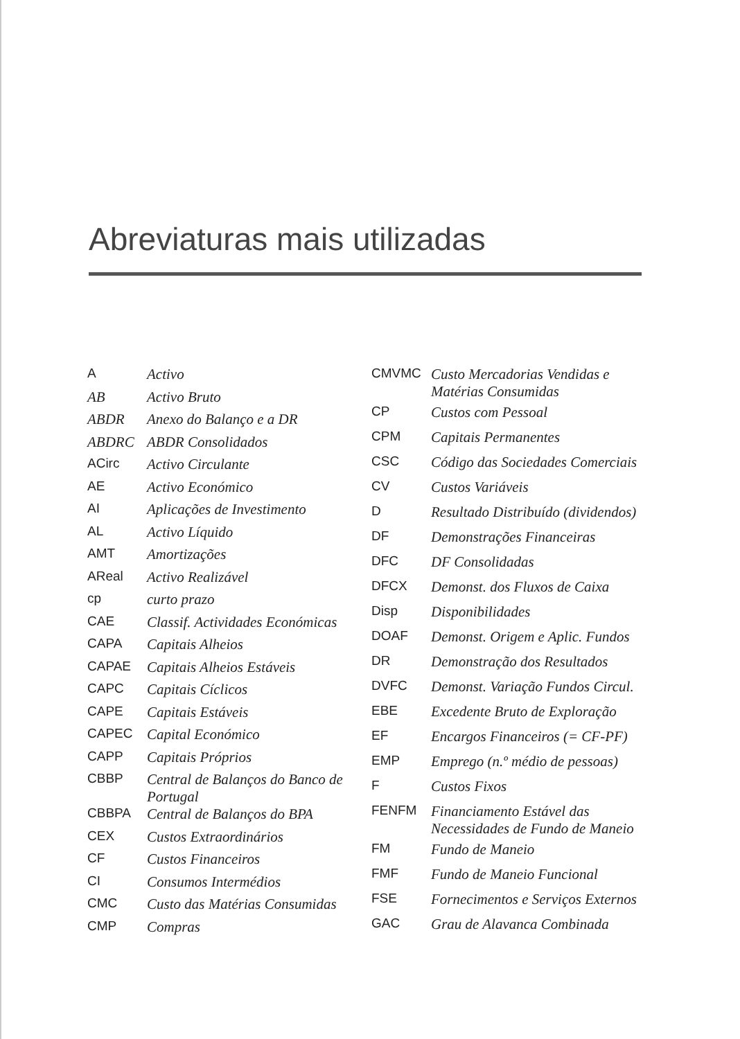Abreviaturas mais utilizadas
| A | Activo |
| AB | Activo Bruto |
| ABDR | Anexo do Balanço e a DR |
| ABDRC | ABDR Consolidados |
| ACirc | Activo Circulante |
| AE | Activo Económico |
| AI | Aplicações de Investimento |
| AL | Activo Líquido |
| AMT | Amortizações |
| AReal | Activo Realizável |
| cp | curto prazo |
| CAE | Classif. Actividades Económicas |
| CAPA | Capitais Alheios |
| CAPAE | Capitais Alheios Estáveis |
| CAPC | Capitais Cíclicos |
| CAPE | Capitais Estáveis |
| CAPEC | Capital Económico |
| CAPP | Capitais Próprios |
| CBBP | Central de Balanços do Banco de Portugal |
| CBBPA | Central de Balanços do BPA |
| CEX | Custos Extraordinários |
| CF | Custos Financeiros |
| CI | Consumos Intermédios |
| CMC | Custo das Matérias Consumidas |
| CMP | Compras |
| CMVMC | Custo Mercadorias Vendidas e Matérias Consumidas |
| CP | Custos com Pessoal |
| CPM | Capitais Permanentes |
| CSC | Código das Sociedades Comerciais |
| CV | Custos Variáveis |
| D | Resultado Distribuído (dividendos) |
| DF | Demonstrações Financeiras |
| DFC | DF Consolidadas |
| DFCX | Demonst. dos Fluxos de Caixa |
| Disp | Disponibilidades |
| DOAF | Demonst. Origem e Aplic. Fundos |
| DR | Demonstração dos Resultados |
| DVFC | Demonst. Variação Fundos Circul. |
| EBE | Excedente Bruto de Exploração |
| EF | Encargos Financeiros (= CF-PF) |
| EMP | Emprego (n.º médio de pessoas) |
| F | Custos Fixos |
| FENFM | Financiamento Estável das Necessidades de Fundo de Maneio |
| FM | Fundo de Maneio |
| FMF | Fundo de Maneio Funcional |
| FSE | Fornecimentos e Serviços Externos |
| GAC | Grau de Alavanca Combinada |